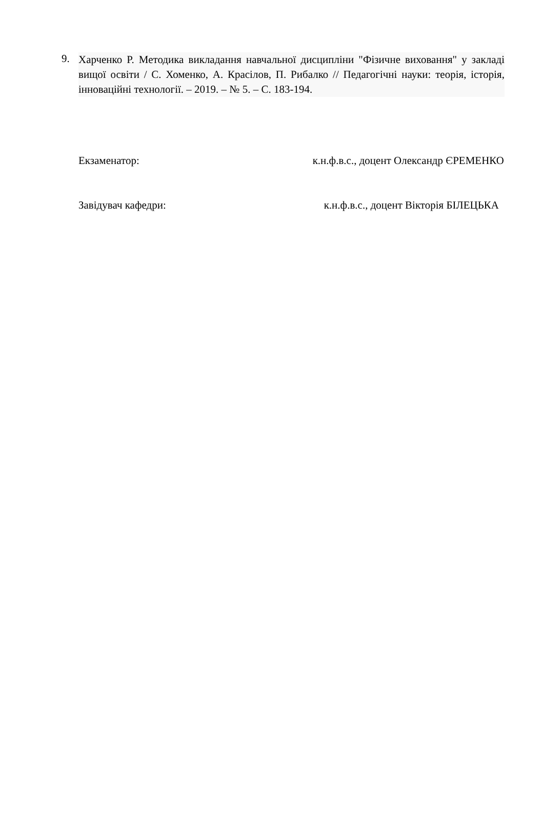9.
Харченко Р. Методика викладання навчальної дисципліни "Фізичне виховання" у закладі вищої освіти / С. Хоменко, А. Красілов, П. Рибалко // Педагогічні науки: теорія, історія, інноваційні технології. – 2019. – № 5. – С. 183-194.
Екзаменатор: к.н.ф.в.с., доцент Олександр ЄРЕМЕНКО
Завідувач кафедри: к.н.ф.в.с., доцент Вікторія БІЛЕЦЬКА